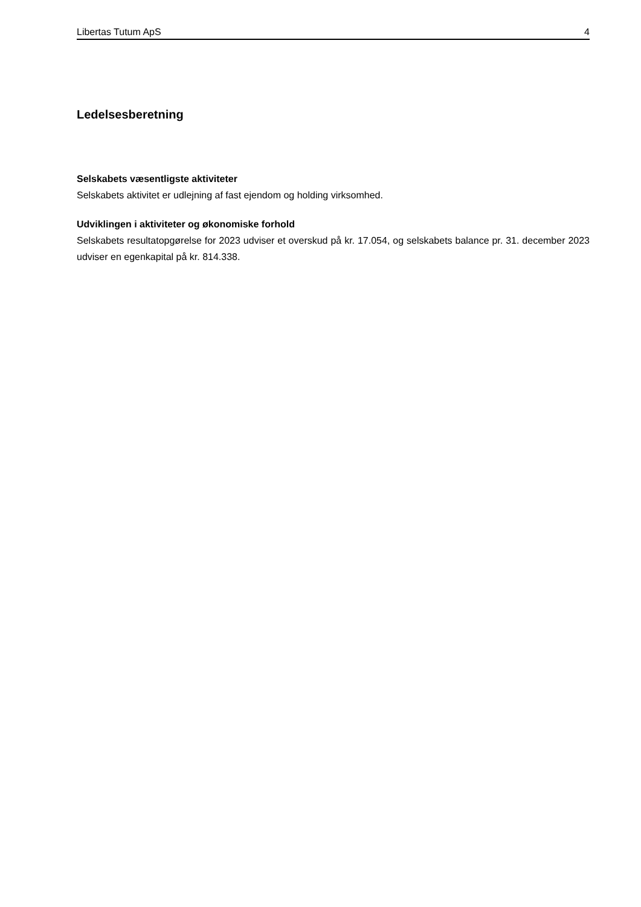Libertas Tutum ApS 4
Ledelsesberetning
Selskabets væsentligste aktiviteter
Selskabets aktivitet er udlejning af fast ejendom og holding virksomhed.
Udviklingen i aktiviteter og økonomiske forhold
Selskabets resultatopgørelse for 2023 udviser et overskud på kr. 17.054, og selskabets balance pr. 31. december 2023 udviser en egenkapital på kr. 814.338.